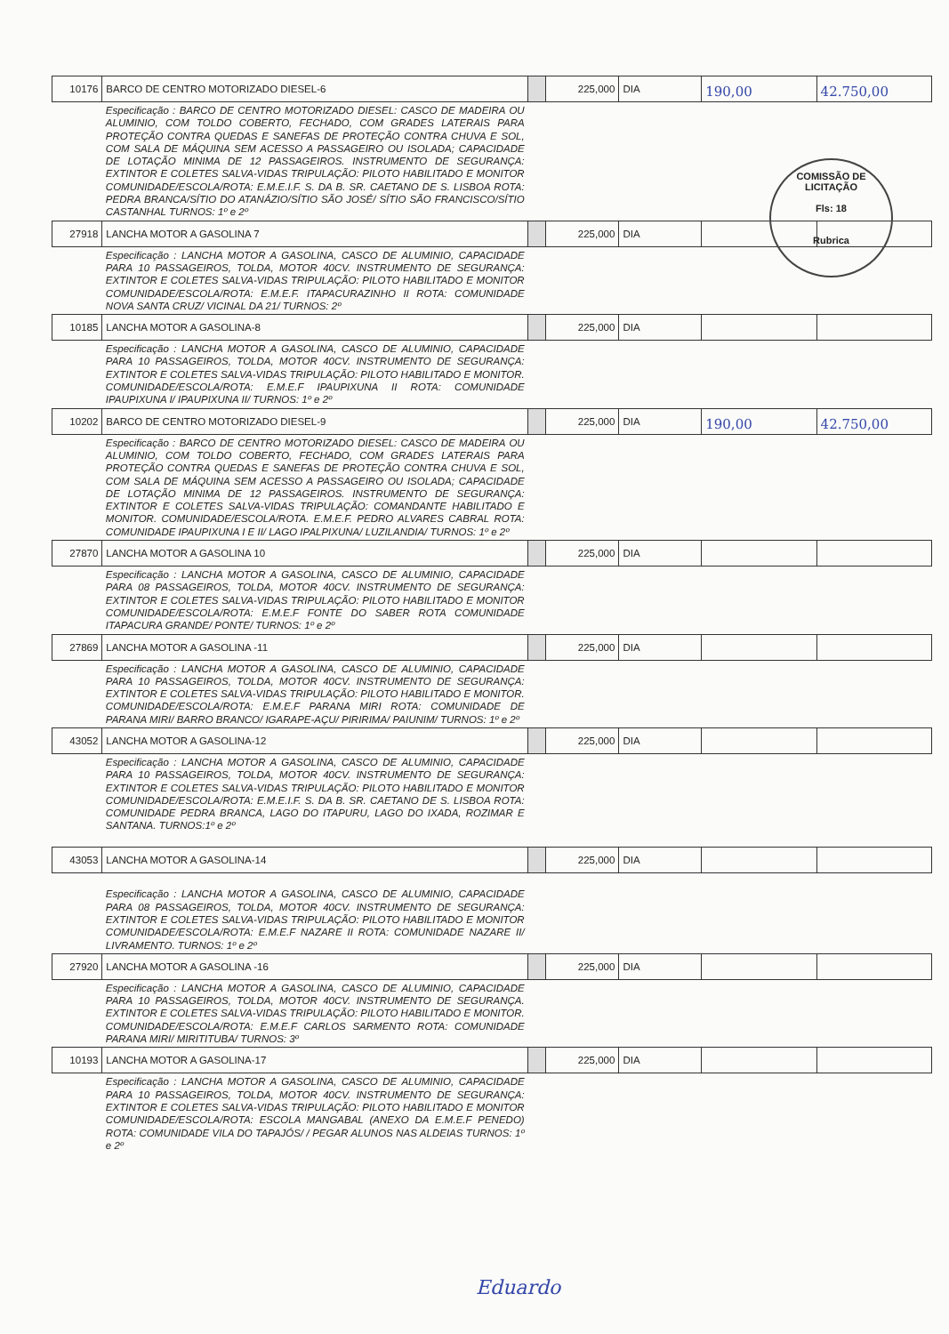| 10176 | BARCO DE CENTRO MOTORIZADO DIESEL-6 | | 225,000 | DIA | 190,00 | 42.750,00 |
| | Especificação : BARCO DE CENTRO MOTORIZADO DIESEL: CASCO DE MADEIRA OU ALUMINIO, COM TOLDO COBERTO, FECHADO, COM GRADES LATERAIS PARA PROTEÇÃO CONTRA QUEDAS E SANEFAS DE PROTEÇÃO CONTRA CHUVA E SOL, COM SALA DE MÁQUINA SEM ACESSO A PASSAGEIRO OU ISOLADA; CAPACIDADE DE LOTAÇÃO MINIMA DE 12 PASSAGEIROS. INSTRUMENTO DE SEGURANÇA: EXTINTOR E COLETES SALVA-VIDAS TRIPULAÇÃO: PILOTO HABILITADO E MONITOR COMUNIDADE/ESCOLA/ROTA: E.M.E.I.F. S. DA B. SR. CAETANO DE S. LISBOA ROTA: PEDRA BRANCA/SÍTIO DO ATANÁZIO/SÍTIO SÃO JOSÉ/ SÍTIO SÃO FRANCISCO/SÍTIO CASTANHAL TURNOS: 1º e 2º | | | | | |
| 27918 | LANCHA MOTOR A GASOLINA 7 | | 225,000 | DIA | | |
| | Especificação : LANCHA MOTOR A GASOLINA, CASCO DE ALUMINIO, CAPACIDADE PARA 10 PASSAGEIROS, TOLDA, MOTOR 40CV. INSTRUMENTO DE SEGURANÇA: EXTINTOR E COLETES SALVA-VIDAS TRIPULAÇÃO: PILOTO HABILITADO E MONITOR COMUNIDADE/ESCOLA/ROTA: E.M.E.F. ITAPACURAZINHO II ROTA: COMUNIDADE NOVA SANTA CRUZ/ VICINAL DA 21/ TURNOS: 2º | | | | | |
| 10185 | LANCHA MOTOR A GASOLINA-8 | | 225,000 | DIA | | |
| | Especificação : LANCHA MOTOR A GASOLINA, CASCO DE ALUMINIO, CAPACIDADE PARA 10 PASSAGEIROS, TOLDA, MOTOR 40CV. INSTRUMENTO DE SEGURANÇA: EXTINTOR E COLETES SALVA-VIDAS TRIPULAÇÃO: PILOTO HABILITADO E MONITOR. COMUNIDADE/ESCOLA/ROTA: E.M.E.F IPAUPIXUNA II ROTA: COMUNIDADE IPAUPIXUNA I/ IPAUPIXUNA II/ TURNOS: 1º e 2º | | | | | |
| 10202 | BARCO DE CENTRO MOTORIZADO DIESEL-9 | | 225,000 | DIA | 190,00 | 42.750,00 |
| | Especificação : BARCO DE CENTRO MOTORIZADO DIESEL: CASCO DE MADEIRA OU ALUMINIO, COM TOLDO COBERTO, FECHADO, COM GRADES LATERAIS PARA PROTEÇÃO CONTRA QUEDAS E SANEFAS DE PROTEÇÃO CONTRA CHUVA E SOL, COM SALA DE MÁQUINA SEM ACESSO A PASSAGEIRO OU ISOLADA; CAPACIDADE DE LOTAÇÃO MINIMA DE 12 PASSAGEIROS. INSTRUMENTO DE SEGURANÇA: EXTINTOR E COLETES SALVA-VIDAS TRIPULAÇÃO: COMANDANTE HABILITADO E MONITOR. COMUNIDADE/ESCOLA/ROTA. E.M.E.F. PEDRO ALVARES CABRAL ROTA: COMUNIDADE IPAUPIXUNA I E II/ LAGO IPALPIXUNA/ LUZILANDIA/ TURNOS: 1º e 2º | | | | | |
| 27870 | LANCHA MOTOR A GASOLINA 10 | | 225,000 | DIA | | |
| | Especificação : LANCHA MOTOR A GASOLINA, CASCO DE ALUMINIO, CAPACIDADE PARA 08 PASSAGEIROS, TOLDA, MOTOR 40CV. INSTRUMENTO DE SEGURANÇA: EXTINTOR E COLETES SALVA-VIDAS TRIPULAÇÃO: PILOTO HABILITADO E MONITOR COMUNIDADE/ESCOLA/ROTA: E.M.E.F FONTE DO SABER ROTA COMUNIDADE ITAPACURA GRANDE/ PONTE/ TURNOS: 1º e 2º | | | | | |
| 27869 | LANCHA MOTOR A GASOLINA -11 | | 225,000 | DIA | | |
| | Especificação : LANCHA MOTOR A GASOLINA, CASCO DE ALUMINIO, CAPACIDADE PARA 10 PASSAGEIROS, TOLDA, MOTOR 40CV. INSTRUMENTO DE SEGURANÇA: EXTINTOR E COLETES SALVA-VIDAS TRIPULAÇÃO: PILOTO HABILITADO E MONITOR. COMUNIDADE/ESCOLA/ROTA: E.M.E.F PARANA MIRI ROTA: COMUNIDADE DE PARANA MIRI/ BARRO BRANCO/ IGARAPE-AÇU/ PIRIRIMA/ PAIUNIM/ TURNOS: 1º e 2º | | | | | |
| 43052 | LANCHA MOTOR A GASOLINA-12 | | 225,000 | DIA | | |
| | Especificação : LANCHA MOTOR A GASOLINA, CASCO DE ALUMINIO, CAPACIDADE PARA 10 PASSAGEIROS, TOLDA, MOTOR 40CV. INSTRUMENTO DE SEGURANÇA: EXTINTOR E COLETES SALVA-VIDAS TRIPULAÇÃO: PILOTO HABILITADO E MONITOR COMUNIDADE/ESCOLA/ROTA: E.M.E.I.F. S. DA B. SR. CAETANO DE S. LISBOA ROTA: COMUNIDADE PEDRA BRANCA, LAGO DO ITAPURU, LAGO DO IXADA, ROZIMAR E SANTANA. TURNOS:1º e 2º | | | | | |
| 43053 | LANCHA MOTOR A GASOLINA-14 | | 225,000 | DIA | | |
| | Especificação : LANCHA MOTOR A GASOLINA, CASCO DE ALUMINIO, CAPACIDADE PARA 08 PASSAGEIROS, TOLDA, MOTOR 40CV. INSTRUMENTO DE SEGURANÇA: EXTINTOR E COLETES SALVA-VIDAS TRIPULAÇÃO: PILOTO HABILITADO E MONITOR COMUNIDADE/ESCOLA/ROTA: E.M.E.F NAZARE II ROTA: COMUNIDADE NAZARE II/ LIVRAMENTO. TURNOS: 1º e 2º | | | | | |
| 27920 | LANCHA MOTOR A GASOLINA -16 | | 225,000 | DIA | | |
| | Especificação : LANCHA MOTOR A GASOLINA, CASCO DE ALUMINIO, CAPACIDADE PARA 10 PASSAGEIROS, TOLDA, MOTOR 40CV. INSTRUMENTO DE SEGURANÇA. EXTINTOR E COLETES SALVA-VIDAS TRIPULAÇÃO: PILOTO HABILITADO E MONITOR. COMUNIDADE/ESCOLA/ROTA: E.M.E.F CARLOS SARMENTO ROTA: COMUNIDADE PARANA MIRI/ MIRITITUBA/ TURNOS: 3º | | | | | |
| 10193 | LANCHA MOTOR A GASOLINA-17 | | 225,000 | DIA | | |
| | Especificação : LANCHA MOTOR A GASOLINA, CASCO DE ALUMINIO, CAPACIDADE PARA 10 PASSAGEIROS, TOLDA, MOTOR 40CV. INSTRUMENTO DE SEGURANÇA: EXTINTOR E COLETES SALVA-VIDAS TRIPULAÇÃO: PILOTO HABILITADO E MONITOR COMUNIDADE/ESCOLA/ROTA: ESCOLA MANGABAL (ANEXO DA E.M.E.F PENEDO) ROTA: COMUNIDADE VILA DO TAPAJÓS/ / PEGAR ALUNOS NAS ALDEIAS TURNOS: 1º e 2º | | | | | |
COMISSÃO DE LICITAÇÃO
Fls: 18
Rubrica
Eduardo